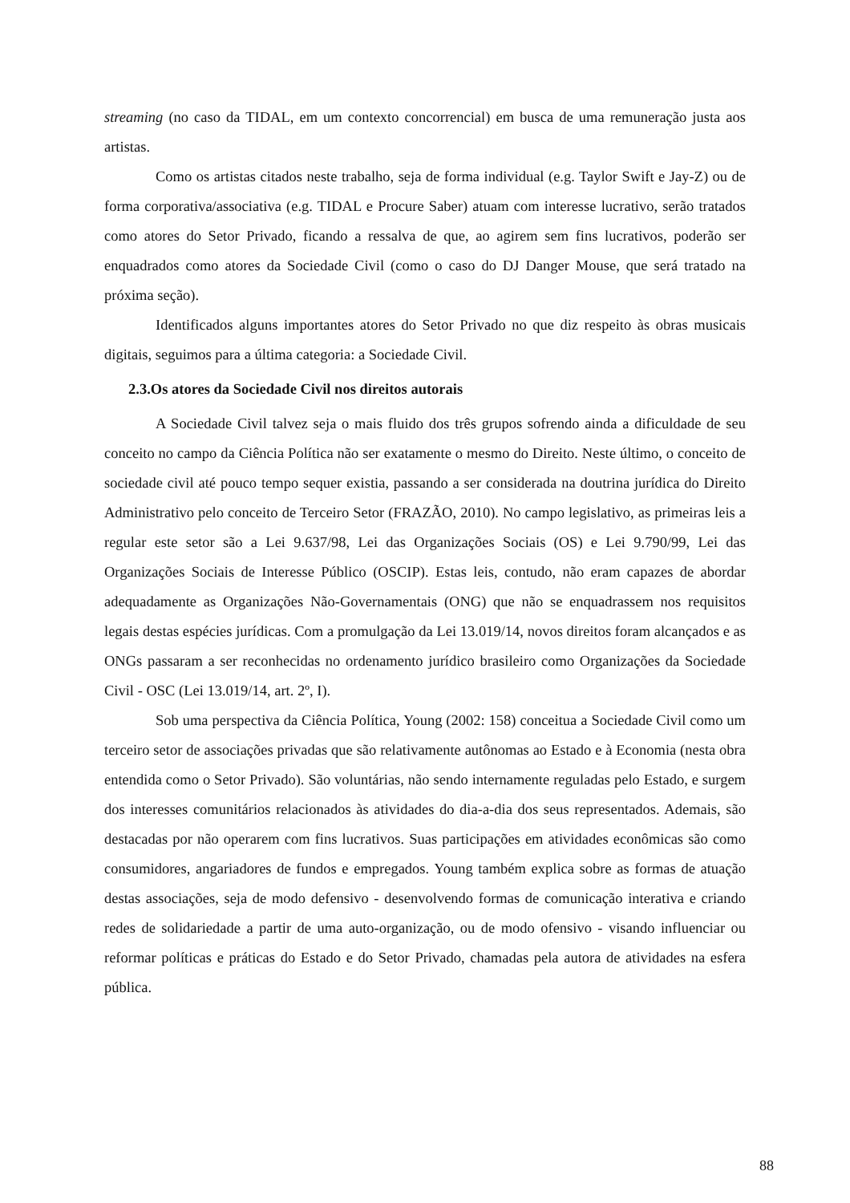streaming (no caso da TIDAL, em um contexto concorrencial) em busca de uma remuneração justa aos artistas.
Como os artistas citados neste trabalho, seja de forma individual (e.g. Taylor Swift e Jay-Z) ou de forma corporativa/associativa (e.g. TIDAL e Procure Saber) atuam com interesse lucrativo, serão tratados como atores do Setor Privado, ficando a ressalva de que, ao agirem sem fins lucrativos, poderão ser enquadrados como atores da Sociedade Civil (como o caso do DJ Danger Mouse, que será tratado na próxima seção).
Identificados alguns importantes atores do Setor Privado no que diz respeito às obras musicais digitais, seguimos para a última categoria: a Sociedade Civil.
2.3.Os atores da Sociedade Civil nos direitos autorais
A Sociedade Civil talvez seja o mais fluido dos três grupos sofrendo ainda a dificuldade de seu conceito no campo da Ciência Política não ser exatamente o mesmo do Direito. Neste último, o conceito de sociedade civil até pouco tempo sequer existia, passando a ser considerada na doutrina jurídica do Direito Administrativo pelo conceito de Terceiro Setor (FRAZÃO, 2010). No campo legislativo, as primeiras leis a regular este setor são a Lei 9.637/98, Lei das Organizações Sociais (OS) e Lei 9.790/99, Lei das Organizações Sociais de Interesse Público (OSCIP). Estas leis, contudo, não eram capazes de abordar adequadamente as Organizações Não-Governamentais (ONG) que não se enquadrassem nos requisitos legais destas espécies jurídicas. Com a promulgação da Lei 13.019/14, novos direitos foram alcançados e as ONGs passaram a ser reconhecidas no ordenamento jurídico brasileiro como Organizações da Sociedade Civil - OSC (Lei 13.019/14, art. 2º, I).
Sob uma perspectiva da Ciência Política, Young (2002: 158) conceitua a Sociedade Civil como um terceiro setor de associações privadas que são relativamente autônomas ao Estado e à Economia (nesta obra entendida como o Setor Privado). São voluntárias, não sendo internamente reguladas pelo Estado, e surgem dos interesses comunitários relacionados às atividades do dia-a-dia dos seus representados. Ademais, são destacadas por não operarem com fins lucrativos. Suas participações em atividades econômicas são como consumidores, angariadores de fundos e empregados. Young também explica sobre as formas de atuação destas associações, seja de modo defensivo - desenvolvendo formas de comunicação interativa e criando redes de solidariedade a partir de uma auto-organização, ou de modo ofensivo - visando influenciar ou reformar políticas e práticas do Estado e do Setor Privado, chamadas pela autora de atividades na esfera pública.
88